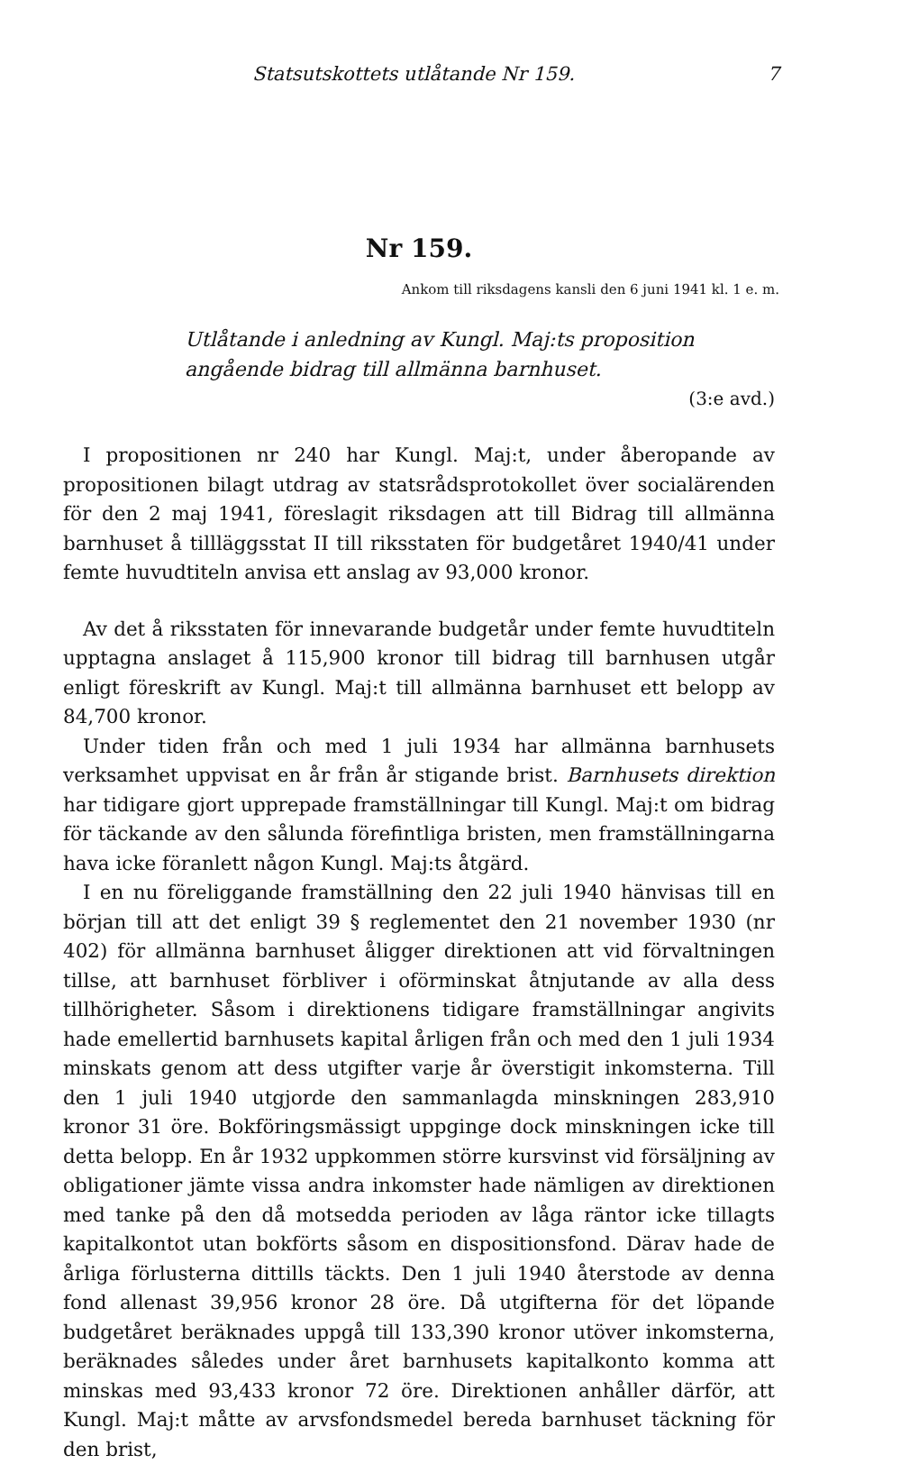Statsutskottets utlåtande Nr 159. 7
Nr 159.
Ankom till riksdagens kansli den 6 juni 1941 kl. 1 e. m.
Utlåtande i anledning av Kungl. Maj:ts proposition angående bidrag till allmänna barnhuset.
(3:e avd.)
I propositionen nr 240 har Kungl. Maj:t, under åberopande av propositionen bilagt utdrag av statsrådsprotokollet över socialärenden för den 2 maj 1941, föreslagit riksdagen att till Bidrag till allmänna barnhuset å tillläggsstat II till riksstaten för budgetåret 1940/41 under femte huvudtiteln anvisa ett anslag av 93,000 kronor.
Av det å riksstaten för innevarande budgetår under femte huvudtiteln upptagna anslaget å 115,900 kronor till bidrag till barnhusen utgår enligt föreskrift av Kungl. Maj:t till allmänna barnhuset ett belopp av 84,700 kronor.
Under tiden från och med 1 juli 1934 har allmänna barnhusets verksamhet uppvisat en år från år stigande brist. Barnhusets direktion har tidigare gjort upprepade framställningar till Kungl. Maj:t om bidrag för täckande av den sålunda förefintliga bristen, men framställningarna hava icke föranlett någon Kungl. Maj:ts åtgärd.
I en nu föreliggande framställning den 22 juli 1940 hänvisas till en början till att det enligt 39 § reglementet den 21 november 1930 (nr 402) för allmänna barnhuset åligger direktionen att vid förvaltningen tillse, att barnhuset förbliver i oförminskat åtnjutande av alla dess tillhörigheter. Såsom i direktionens tidigare framställningar angivits hade emellertid barnhusets kapital årligen från och med den 1 juli 1934 minskats genom att dess utgifter varje år överstigit inkomsterna. Till den 1 juli 1940 utgjorde den sammanlagda minskningen 283,910 kronor 31 öre. Bokföringsmässigt uppginge dock minskningen icke till detta belopp. En år 1932 uppkommen större kursvinst vid försäljning av obligationer jämte vissa andra inkomster hade nämligen av direktionen med tanke på den då motsedda perioden av låga räntor icke tillagts kapitalkontot utan bokförts såsom en dispositionsfond. Därav hade de årliga förlusterna dittills täckts. Den 1 juli 1940 återstode av denna fond allenast 39,956 kronor 28 öre. Då utgifterna för det löpande budgetåret beräknades uppgå till 133,390 kronor utöver inkomsterna, beräknades således under året barnhusets kapitalkonto komma att minskas med 93,433 kronor 72 öre. Direktionen anhåller därför, att Kungl. Maj:t måtte av arvsfondsmedel bereda barnhuset täckning för den brist,